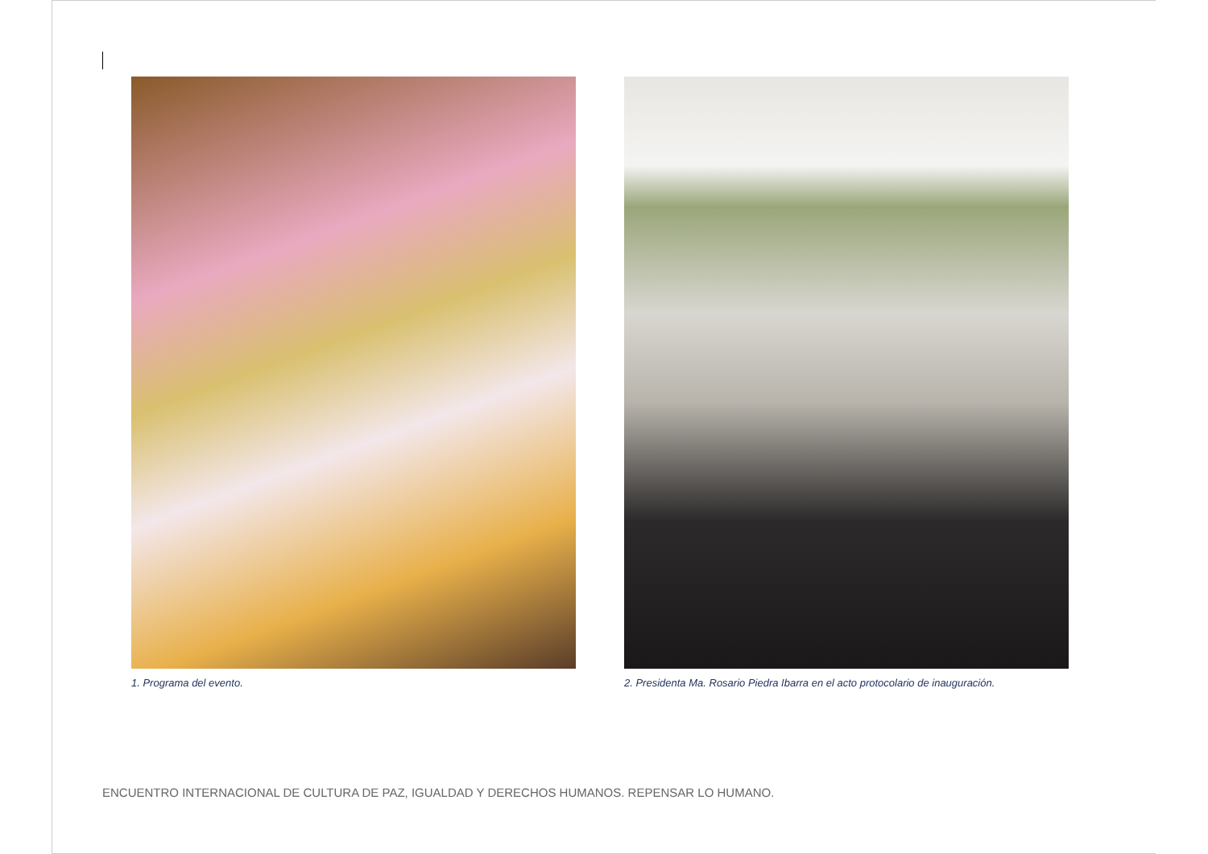1. Programa del evento. 2. Presidenta Ma. Rosario Piedra Ibarra en el acto protocolario de inauguración.
ENCUENTRO INTERNACIONAL DE CULTURA DE PAZ, IGUALDAD Y DERECHOS HUMANOS. REPENSAR LO HUMANO.